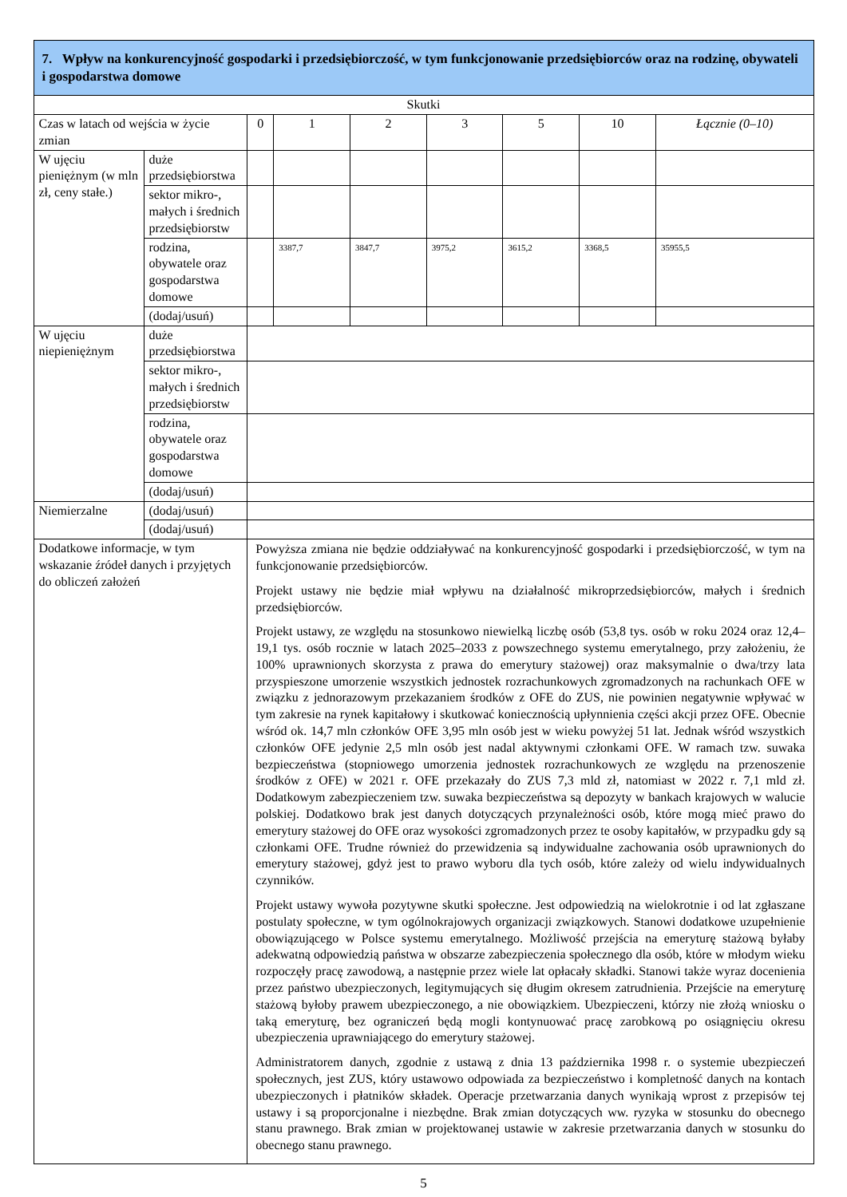| 7. Wpływ na konkurencyjność gospodarki i przedsiębiorczość, w tym funkcjonowanie przedsiębiorców oraz na rodzinę, obywateli i gospodarstwa domowe | | | | | | | | | |
| Skutki | | | | | | | | | |
| Czas w latach od wejścia w życie zmian | | | 0 | 1 | 2 | 3 | 5 | 10 | Łącznie (0–10) |
| W ujęciu pieniężnym (w mln zł, ceny stałe.) | duże przedsiębiorstwa | | | | | | | | |
| | sektor mikro-, małych i średnich przedsiębiorstw | | | | | | | | |
| | rodzina, obywatele oraz gospodarstwa domowe | | | 3387,7 | 3847,7 | 3975,2 | 3615,2 | 3368,5 | 35955,5 |
| | (dodaj/usuń) | | | | | | | | |
| W ujęciu niepieniężnym | duże przedsiębiorstwa | | | | | | | | |
| | sektor mikro-, małych i średnich przedsiębiorstw | | | | | | | | |
| | rodzina, obywatele oraz gospodarstwa domowe | | | | | | | | |
| | (dodaj/usuń) | | | | | | | | |
| Niemierzalne | (dodaj/usuń) | | | | | | | | |
| | (dodaj/usuń) | | | | | | | | |
| Dodatkowe informacje, w tym wskazanie źródeł danych i przyjętych do obliczeń założeń | | Powyższa zmiana nie będzie oddziaływać na konkurencyjność gospodarki i przedsiębiorczość, w tym na funkcjonowanie przedsiębiorców. Projekt ustawy nie będzie miał wpływu na działalność mikroprzedsiębiorców, małych i średnich przedsiębiorców. Projekt ustawy, ze względu na stosunkowo niewielką liczbę osób (53,8 tys. osób w roku 2024 oraz 12,4–19,1 tys. osób rocznie w latach 2025–2033 z powszechnego systemu emerytalnego, przy założeniu, że 100% uprawnionych skorzysta z prawa do emerytury stażowej) oraz maksymalnie o dwa/trzy lata przyspieszone umorzenie wszystkich jednostek rozrachunkowych zgromadzonych na rachunkach OFE w związku z jednorazowym przekazaniem środków z OFE do ZUS, nie powinien negatywnie wpływać w tym zakresie na rynek kapitałowy i skutkować koniecznością upłynnienia części akcji przez OFE. Obecnie wśród ok. 14,7 mln członków OFE 3,95 mln osób jest w wieku powyżej 51 lat. Jednak wśród wszystkich członków OFE jedynie 2,5 mln osób jest nadal aktywnymi członkami OFE. W ramach tzw. suwaka bezpieczeństwa (stopniowego umorzenia jednostek rozrachunkowych ze względu na przenoszenie środków z OFE) w 2021 r. OFE przekazały do ZUS 7,3 mld zł, natomiast w 2022 r. 7,1 mld zł. Dodatkowym zabezpieczeniem tzw. suwaka bezpieczeństwa są depozyty w bankach krajowych w walucie polskiej. Dodatkowo brak jest danych dotyczących przynależności osób, które mogą mieć prawo do emerytury stażowej do OFE oraz wysokości zgromadzonych przez te osoby kapitałów, w przypadku gdy są członkami OFE. Trudne również do przewidzenia są indywidualne zachowania osób uprawnionych do emerytury stażowej, gdyż jest to prawo wyboru dla tych osób, które zależy od wielu indywidualnych czynników. Projekt ustawy wywoła pozytywne skutki społeczne. Jest odpowiedzią na wielokrotnie i od lat zgłaszane postulaty społeczne, w tym ogólnokrajowych organizacji związkowych. Stanowi dodatkowe uzupełnienie obowiązującego w Polsce systemu emerytalnego. Możliwość przejścia na emeryturę stażową byłaby adekwatną odpowiedzią państwa w obszarze zabezpieczenia społecznego dla osób, które w młodym wieku rozpoczęły pracę zawodową, a następnie przez wiele lat opłacały składki. Stanowi także wyraz docenienia przez państwo ubezpieczonych, legitymujących się długim okresem zatrudnienia. Przejście na emeryturę stażową byłoby prawem ubezpieczonego, a nie obowiązkiem. Ubezpieczeni, którzy nie złożą wniosku o taką emeryturę, bez ograniczeń będą mogli kontynuować pracę zarobkową po osiągnięciu okresu ubezpieczenia uprawniającego do emerytury stażowej. Administratorem danych, zgodnie z ustawą z dnia 13 października 1998 r. o systemie ubezpieczeń społecznych, jest ZUS, który ustawowo odpowiada za bezpieczeństwo i kompletność danych na kontach ubezpieczonych i płatników składek. Operacje przetwarzania danych wynikają wprost z przepisów tej ustawy i są proporcjonalne i niezbędne. Brak zmian dotyczących ww. ryzyka w stosunku do obecnego stanu prawnego. Brak zmian w projektowanej ustawie w zakresie przetwarzania danych w stosunku do obecnego stanu prawnego. | | | | | | | |
5